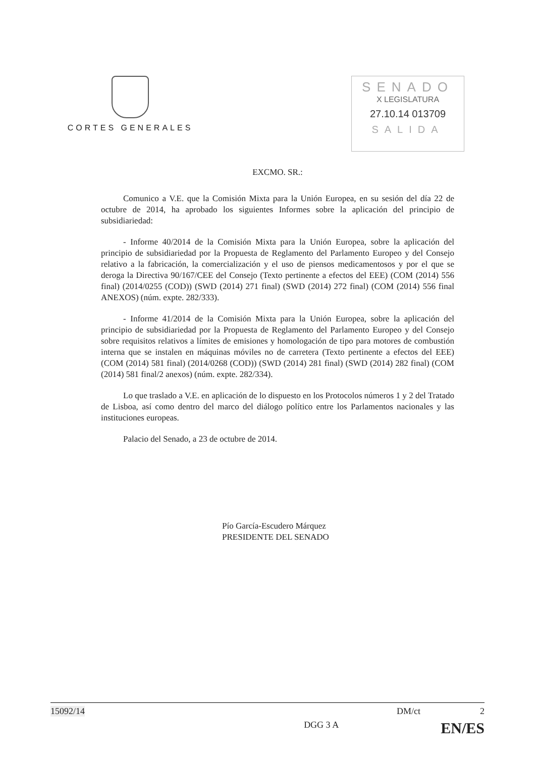CORTES GENERALES
SENADO
X LEGISLATURA
27.10.14 013709
SALIDA
EXCMO. SR.:
Comunico a V.E. que la Comisión Mixta para la Unión Europea, en su sesión del día 22 de octubre de 2014, ha aprobado los siguientes Informes sobre la aplicación del principio de subsidiariedad:
- Informe 40/2014 de la Comisión Mixta para la Unión Europea, sobre la aplicación del principio de subsidiariedad por la Propuesta de Reglamento del Parlamento Europeo y del Consejo relativo a la fabricación, la comercialización y el uso de piensos medicamentosos y por el que se deroga la Directiva 90/167/CEE del Consejo (Texto pertinente a efectos del EEE) (COM (2014) 556 final) (2014/0255 (COD)) (SWD (2014) 271 final) (SWD (2014) 272 final) (COM (2014) 556 final ANEXOS) (núm. expte. 282/333).
- Informe 41/2014 de la Comisión Mixta para la Unión Europea, sobre la aplicación del principio de subsidiariedad por la Propuesta de Reglamento del Parlamento Europeo y del Consejo sobre requisitos relativos a límites de emisiones y homologación de tipo para motores de combustión interna que se instalen en máquinas móviles no de carretera (Texto pertinente a efectos del EEE) (COM (2014) 581 final) (2014/0268 (COD)) (SWD (2014) 281 final) (SWD (2014) 282 final) (COM (2014) 581 final/2 anexos) (núm. expte. 282/334).
Lo que traslado a V.E. en aplicación de lo dispuesto en los Protocolos números 1 y 2 del Tratado de Lisboa, así como dentro del marco del diálogo político entre los Parlamentos nacionales y las instituciones europeas.
Palacio del Senado, a 23 de octubre de 2014.
Pío García-Escudero Márquez
PRESIDENTE DEL SENADO
15092/14 DM/ct 2
DGG 3 A EN/ES